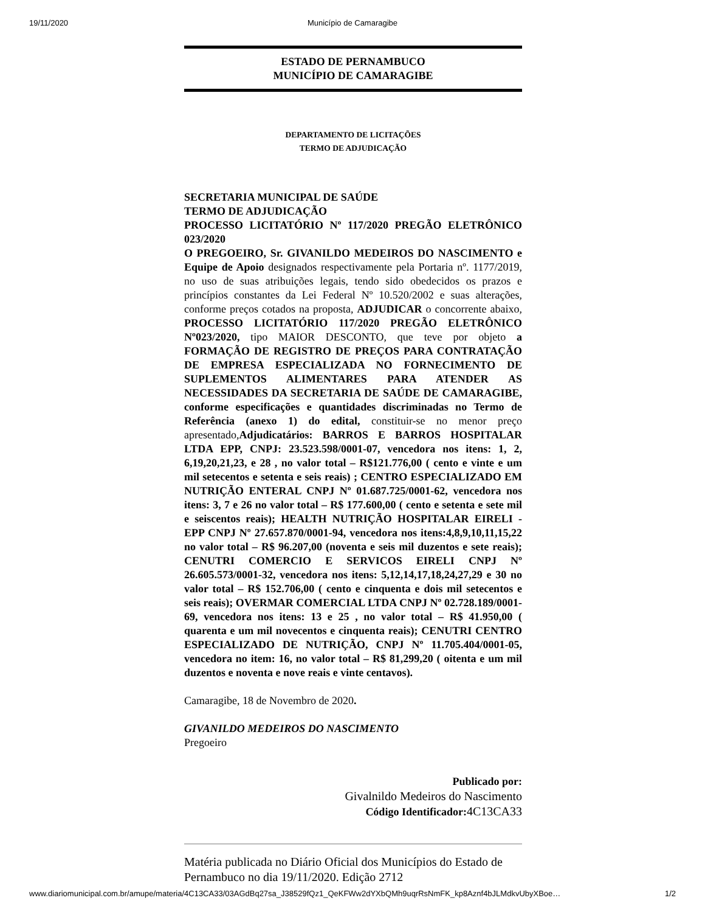19/11/2020 Município de Camaragibe
ESTADO DE PERNAMBUCO
MUNICÍPIO DE CAMARAGIBE
DEPARTAMENTO DE LICITAÇÕES
TERMO DE ADJUDICAÇÃO
SECRETARIA MUNICIPAL DE SAÚDE
TERMO DE ADJUDICAÇÃO
PROCESSO LICITATÓRIO Nº 117/2020 PREGÃO ELETRÔNICO 023/2020
O PREGOEIRO, Sr. GIVANILDO MEDEIROS DO NASCIMENTO e Equipe de Apoio designados respectivamente pela Portaria nº. 1177/2019, no uso de suas atribuições legais, tendo sido obedecidos os prazos e princípios constantes da Lei Federal Nº 10.520/2002 e suas alterações, conforme preços cotados na proposta, ADJUDICAR o concorrente abaixo, PROCESSO LICITATÓRIO 117/2020 PREGÃO ELETRÔNICO Nº023/2020, tipo MAIOR DESCONTO, que teve por objeto a FORMAÇÃO DE REGISTRO DE PREÇOS PARA CONTRATAÇÃO DE EMPRESA ESPECIALIZADA NO FORNECIMENTO DE SUPLEMENTOS ALIMENTARES PARA ATENDER AS NECESSIDADES DA SECRETARIA DE SAÚDE DE CAMARAGIBE, conforme especificações e quantidades discriminadas no Termo de Referência (anexo 1) do edital, constituir-se no menor preço apresentado,Adjudicatários: BARROS E BARROS HOSPITALAR LTDA EPP, CNPJ: 23.523.598/0001-07, vencedora nos itens: 1, 2, 6,19,20,21,23, e 28 , no valor total – R$121.776,00 ( cento e vinte e um mil setecentos e setenta e seis reais) ; CENTRO ESPECIALIZADO EM NUTRIÇÃO ENTERAL CNPJ Nº 01.687.725/0001-62, vencedora nos itens: 3, 7 e 26 no valor total – R$ 177.600,00 ( cento e setenta e sete mil e seiscentos reais); HEALTH NUTRIÇÃO HOSPITALAR EIRELI - EPP CNPJ Nº 27.657.870/0001-94, vencedora nos itens:4,8,9,10,11,15,22 no valor total – R$ 96.207,00 (noventa e seis mil duzentos e sete reais); CENUTRI COMERCIO E SERVICOS EIRELI CNPJ Nº 26.605.573/0001-32, vencedora nos itens: 5,12,14,17,18,24,27,29 e 30 no valor total – R$ 152.706,00 ( cento e cinquenta e dois mil setecentos e seis reais); OVERMAR COMERCIAL LTDA CNPJ Nº 02.728.189/0001-69, vencedora nos itens: 13 e 25 , no valor total – R$ 41.950,00 ( quarenta e um mil novecentos e cinquenta reais); CENUTRI CENTRO ESPECIALIZADO DE NUTRIÇÃO, CNPJ Nº 11.705.404/0001-05, vencedora no item: 16, no valor total – R$ 81,299,20 ( oitenta e um mil duzentos e noventa e nove reais e vinte centavos).
Camaragibe, 18 de Novembro de 2020.
GIVANILDO MEDEIROS DO NASCIMENTO
Pregoeiro
Publicado por:
Givalnildo Medeiros do Nascimento
Código Identificador: 4C13CA33
Matéria publicada no Diário Oficial dos Municípios do Estado de Pernambuco no dia 19/11/2020. Edição 2712
www.diariomunicipal.com.br/amupe/materia/4C13CA33/03AGdBq27sa_J38529fQz1_QeKFWw2dYXbQMh9uqrRsNmFK_kp8Aznf4bJLMdkvUbyXBoe… 1/2